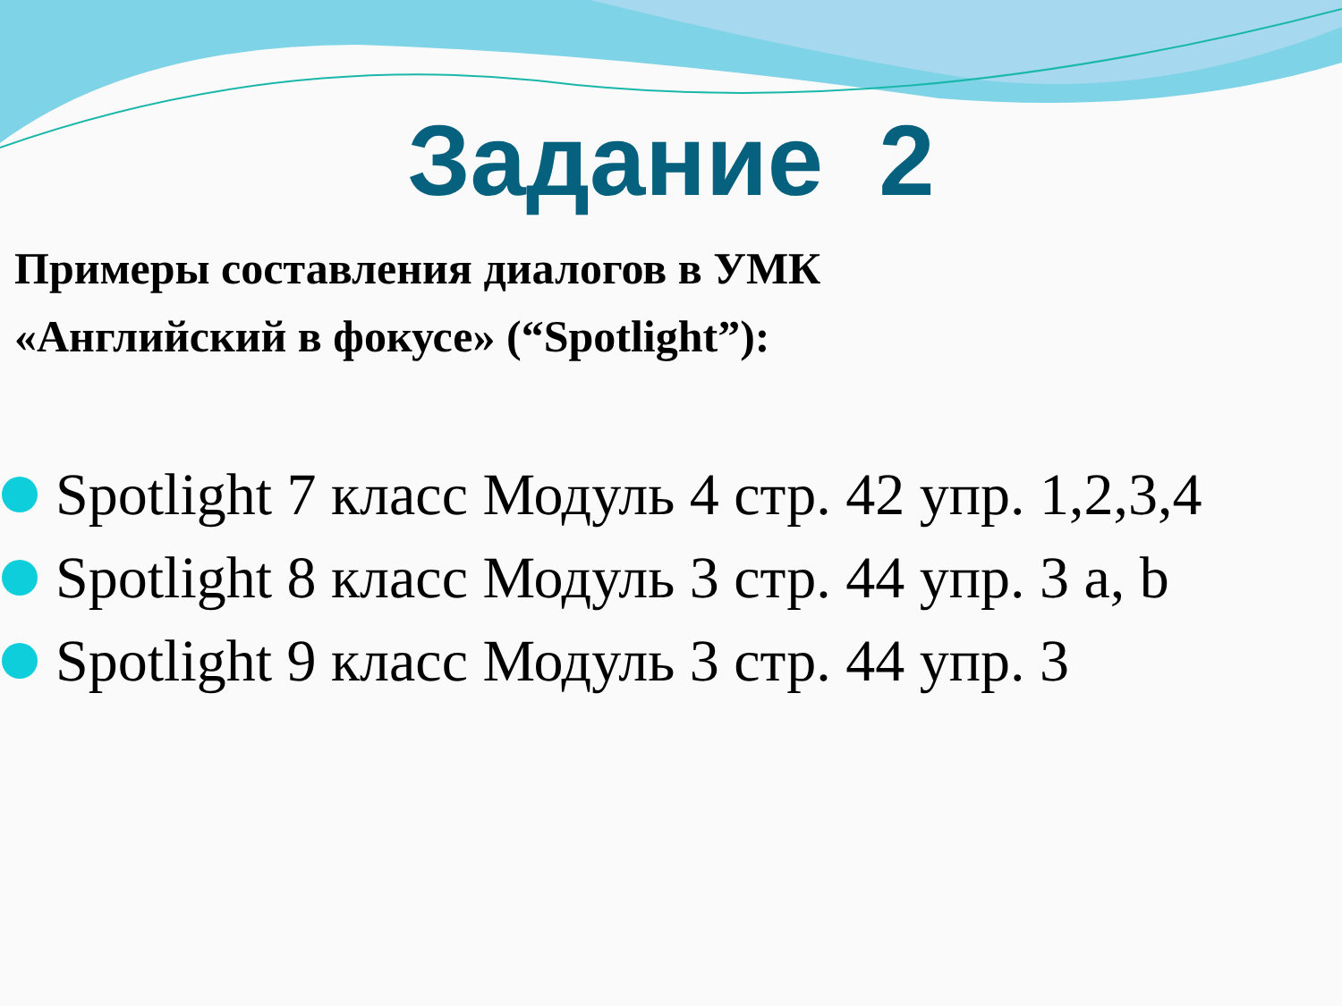Задание 2
Примеры составления диалогов в УМК
«Английский в фокусе» (“Spotlight”):
Spotlight 7 класс Модуль 4 стр. 42 упр. 1,2,3,4
Spotlight 8 класс Модуль 3 стр. 44 упр. 3 a, b
Spotlight 9 класс Модуль 3 стр. 44 упр. 3